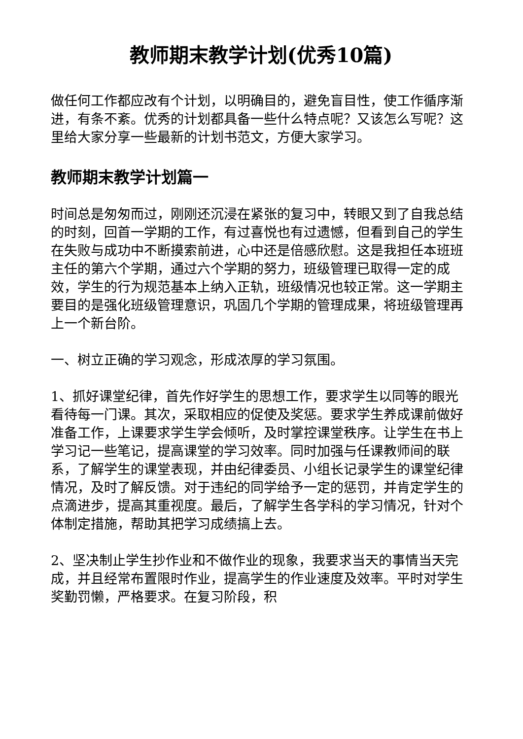教师期末教学计划(优秀10篇)
做任何工作都应改有个计划，以明确目的，避免盲目性，使工作循序渐进，有条不紊。优秀的计划都具备一些什么特点呢？又该怎么写呢？这里给大家分享一些最新的计划书范文，方便大家学习。
教师期末教学计划篇一
时间总是匆匆而过，刚刚还沉浸在紧张的复习中，转眼又到了自我总结的时刻，回首一学期的工作，有过喜悦也有过遗憾，但看到自己的学生在失败与成功中不断摸索前进，心中还是倍感欣慰。这是我担任本班班主任的第六个学期，通过六个学期的努力，班级管理已取得一定的成效，学生的行为规范基本上纳入正轨，班级情况也较正常。这一学期主要目的是强化班级管理意识，巩固几个学期的管理成果，将班级管理再上一个新台阶。
一、树立正确的学习观念，形成浓厚的学习氛围。
1、抓好课堂纪律，首先作好学生的思想工作，要求学生以同等的眼光看待每一门课。其次，采取相应的促使及奖惩。要求学生养成课前做好准备工作，上课要求学生学会倾听，及时掌控课堂秩序。让学生在书上学习记一些笔记，提高课堂的学习效率。同时加强与任课教师间的联系，了解学生的课堂表现，并由纪律委员、小组长记录学生的课堂纪律情况，及时了解反馈。对于违纪的同学给予一定的惩罚，并肯定学生的点滴进步，提高其重视度。最后，了解学生各学科的学习情况，针对个体制定措施，帮助其把学习成绩搞上去。
2、坚决制止学生抄作业和不做作业的现象，我要求当天的事情当天完成，并且经常布置限时作业，提高学生的作业速度及效率。平时对学生奖勤罚懒，严格要求。在复习阶段，积